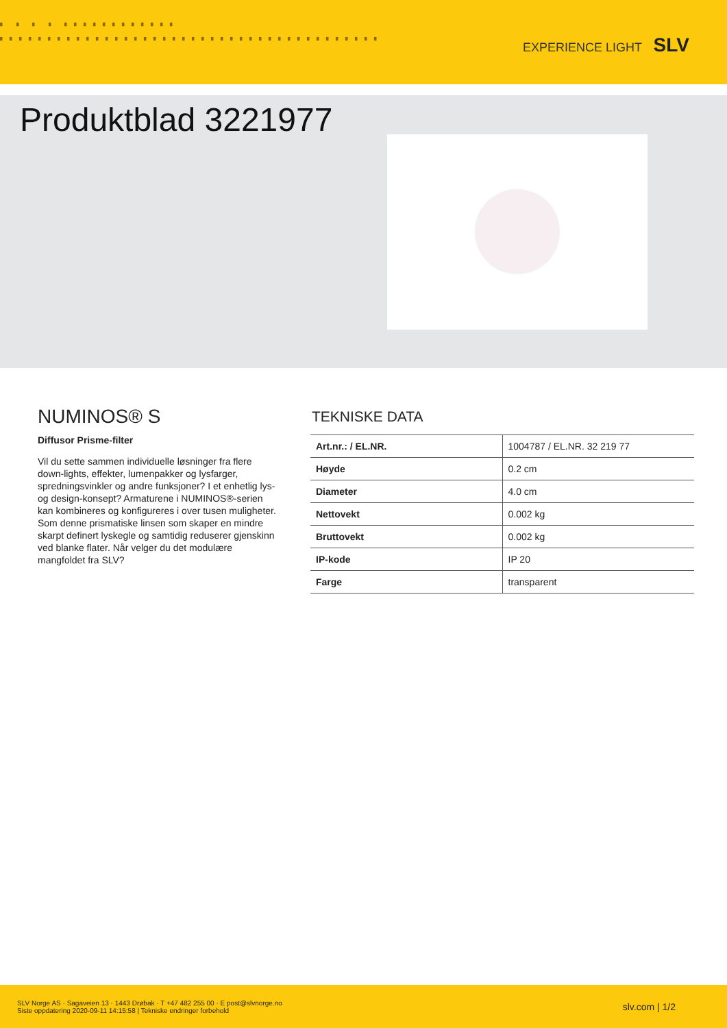▘ ▘ ▘ ▘ ▘▘▘▘▘▘▘▘▘▘▘▘
▘▘▘▘▘▘▘▘▘▘▘▘▘▘▘▘▘▘▘▘▘▘▘▘▘▘▘▘▘▘▘▘▘▘▘▘▘▘▘▘
EXPERIENCE LIGHT SLV
Produktblad 3221977
NUMINOS® S
Diffusor Prisme-filter
Vil du sette sammen individuelle løsninger fra flere down-lights, effekter, lumenpakker og lysfarger, spredningsvinkler og andre funksjoner? I et enhetlig lys- og design-konsept? Armaturene i NUMINOS®-serien kan kombineres og konfigureres i over tusen muligheter. Som denne prismatiske linsen som skaper en mindre skarpt definert lyskegle og samtidig reduserer gjenskinn ved blanke flater. Når velger du det modulære mangfoldet fra SLV?
TEKNISKE DATA
| Art.nr.: / EL.NR. | 1004787 / EL.NR. 32 219 77 |
| Høyde | 0.2 cm |
| Diameter | 4.0 cm |
| Nettovekt | 0.002 kg |
| Bruttovekt | 0.002 kg |
| IP-kode | IP 20 |
| Farge | transparent |
SLV Norge AS · Sagaveien 13 · 1443 Drøbak · T +47 482 255 00 · E post@slvnorge.no
Siste oppdatering 2020-09-11 14:15:58 | Tekniske endringer forbehold
slv.com | 1/2